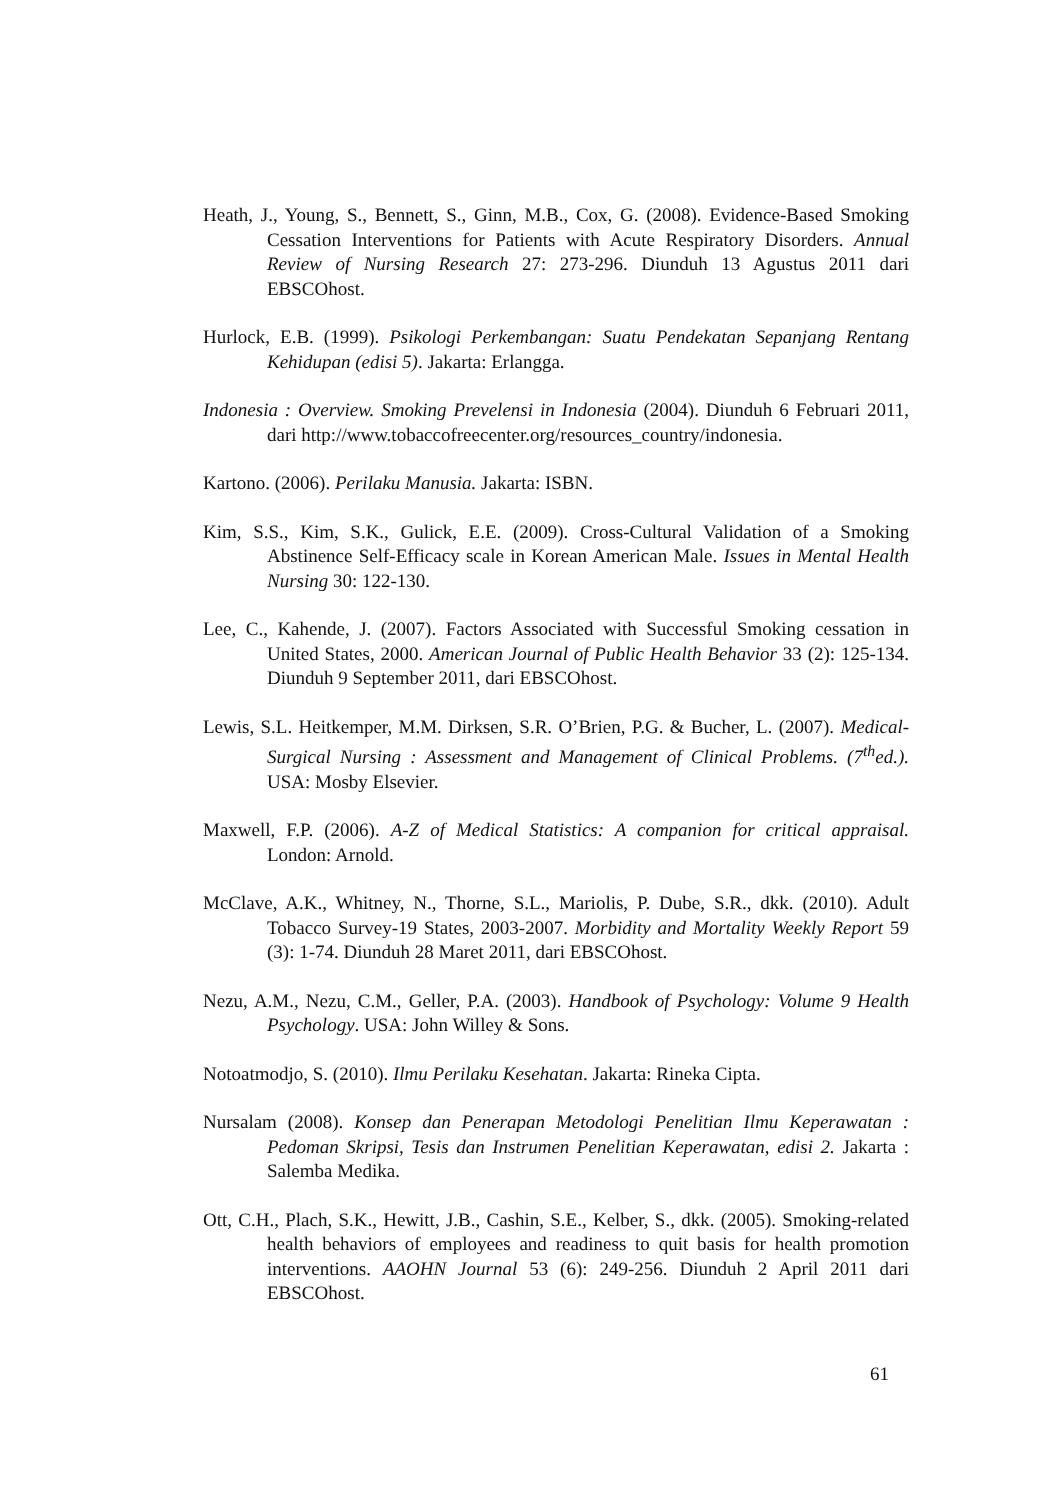Heath, J., Young, S., Bennett, S., Ginn, M.B., Cox, G. (2008). Evidence-Based Smoking Cessation Interventions for Patients with Acute Respiratory Disorders. Annual Review of Nursing Research 27: 273-296. Diunduh 13 Agustus 2011 dari EBSCOhost.
Hurlock, E.B. (1999). Psikologi Perkembangan: Suatu Pendekatan Sepanjang Rentang Kehidupan (edisi 5). Jakarta: Erlangga.
Indonesia : Overview. Smoking Prevelensi in Indonesia (2004). Diunduh 6 Februari 2011, dari http://www.tobaccofreecenter.org/resources_country/indonesia.
Kartono. (2006). Perilaku Manusia. Jakarta: ISBN.
Kim, S.S., Kim, S.K., Gulick, E.E. (2009). Cross-Cultural Validation of a Smoking Abstinence Self-Efficacy scale in Korean American Male. Issues in Mental Health Nursing 30: 122-130.
Lee, C., Kahende, J. (2007). Factors Associated with Successful Smoking cessation in United States, 2000. American Journal of Public Health Behavior 33 (2): 125-134. Diunduh 9 September 2011, dari EBSCOhost.
Lewis, S.L. Heitkemper, M.M. Dirksen, S.R. O’Brien, P.G. & Bucher, L. (2007). Medical-Surgical Nursing : Assessment and Management of Clinical Problems. (7<sup>th</sup>ed.). USA: Mosby Elsevier.
Maxwell, F.P. (2006). A-Z of Medical Statistics: A companion for critical appraisal. London: Arnold.
McClave, A.K., Whitney, N., Thorne, S.L., Mariolis, P. Dube, S.R., dkk. (2010). Adult Tobacco Survey-19 States, 2003-2007. Morbidity and Mortality Weekly Report 59 (3): 1-74. Diunduh 28 Maret 2011, dari EBSCOhost.
Nezu, A.M., Nezu, C.M., Geller, P.A. (2003). Handbook of Psychology: Volume 9 Health Psychology. USA: John Willey & Sons.
Notoatmodjo, S. (2010). Ilmu Perilaku Kesehatan. Jakarta: Rineka Cipta.
Nursalam (2008). Konsep dan Penerapan Metodologi Penelitian Ilmu Keperawatan : Pedoman Skripsi, Tesis dan Instrumen Penelitian Keperawatan, edisi 2. Jakarta : Salemba Medika.
Ott, C.H., Plach, S.K., Hewitt, J.B., Cashin, S.E., Kelber, S., dkk. (2005). Smoking-related health behaviors of employees and readiness to quit basis for health promotion interventions. AAOHN Journal 53 (6): 249-256. Diunduh 2 April 2011 dari EBSCOhost.
61